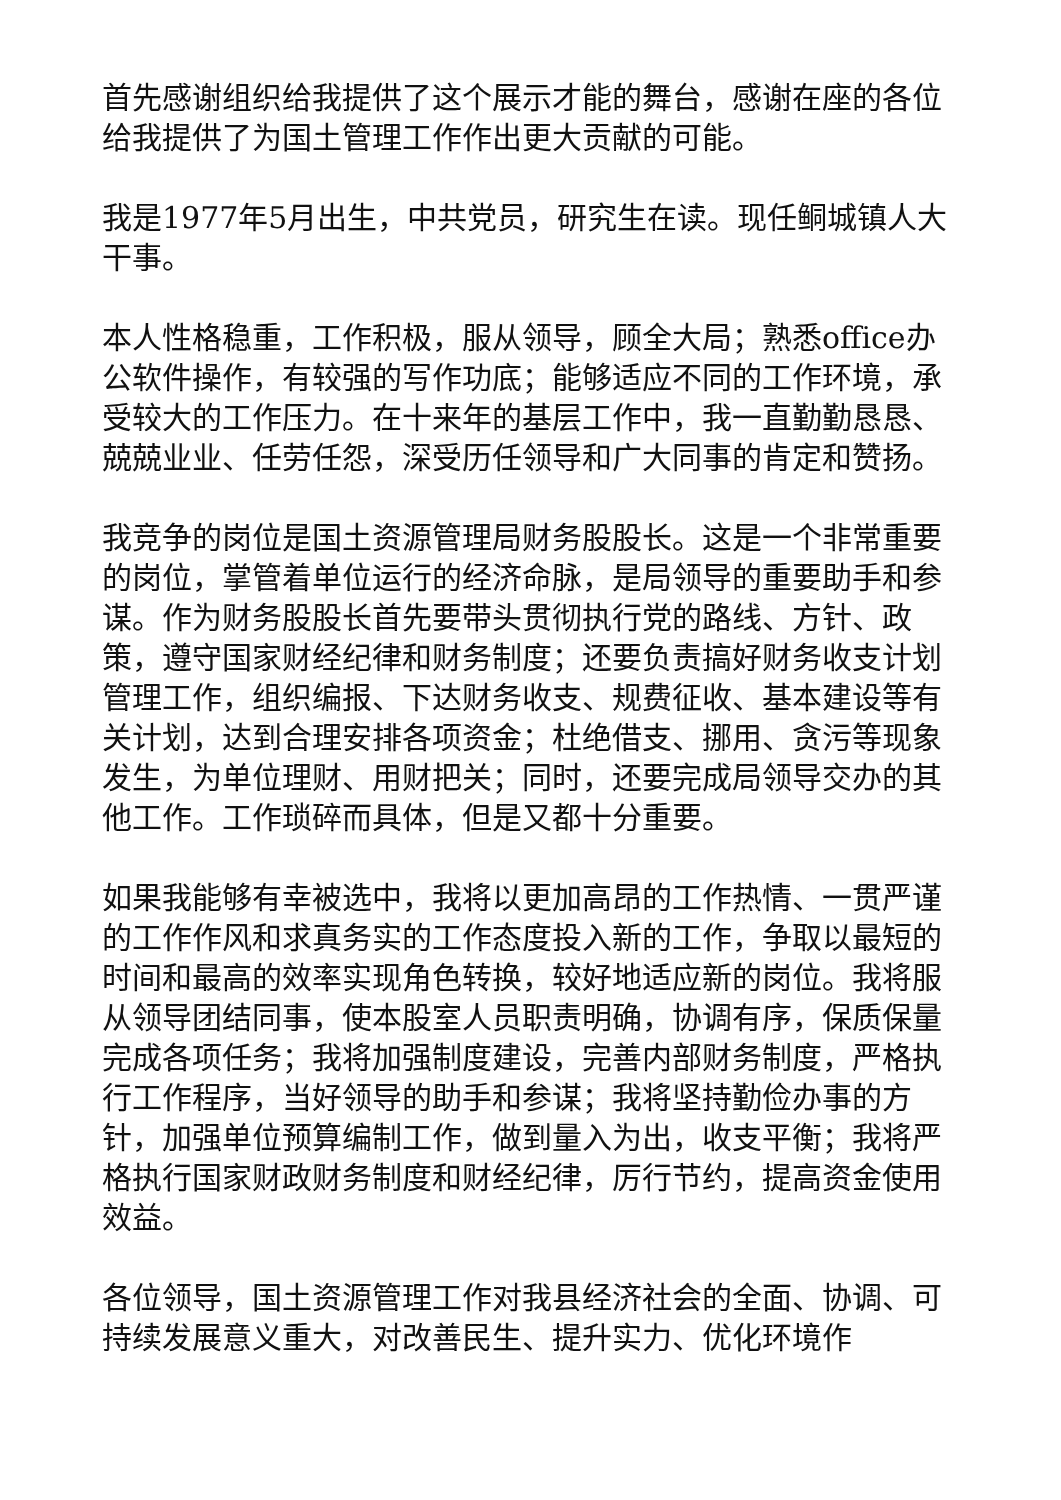首先感谢组织给我提供了这个展示才能的舞台，感谢在座的各位给我提供了为国土管理工作作出更大贡献的可能。
我是1977年5月出生，中共党员，研究生在读。现任鲖城镇人大干事。
本人性格稳重，工作积极，服从领导，顾全大局；熟悉office办公软件操作，有较强的写作功底；能够适应不同的工作环境，承受较大的工作压力。在十来年的基层工作中，我一直勤勤恳恳、兢兢业业、任劳任怨，深受历任领导和广大同事的肯定和赞扬。
我竞争的岗位是国土资源管理局财务股股长。这是一个非常重要的岗位，掌管着单位运行的经济命脉，是局领导的重要助手和参谋。作为财务股股长首先要带头贯彻执行党的路线、方针、政策，遵守国家财经纪律和财务制度；还要负责搞好财务收支计划管理工作，组织编报、下达财务收支、规费征收、基本建设等有关计划，达到合理安排各项资金；杜绝借支、挪用、贪污等现象发生，为单位理财、用财把关；同时，还要完成局领导交办的其他工作。工作琐碎而具体，但是又都十分重要。
如果我能够有幸被选中，我将以更加高昂的工作热情、一贯严谨的工作作风和求真务实的工作态度投入新的工作，争取以最短的时间和最高的效率实现角色转换，较好地适应新的岗位。我将服从领导团结同事，使本股室人员职责明确，协调有序，保质保量完成各项任务；我将加强制度建设，完善内部财务制度，严格执行工作程序，当好领导的助手和参谋；我将坚持勤俭办事的方针，加强单位预算编制工作，做到量入为出，收支平衡；我将严格执行国家财政财务制度和财经纪律，厉行节约，提高资金使用效益。
各位领导，国土资源管理工作对我县经济社会的全面、协调、可持续发展意义重大，对改善民生、提升实力、优化环境作